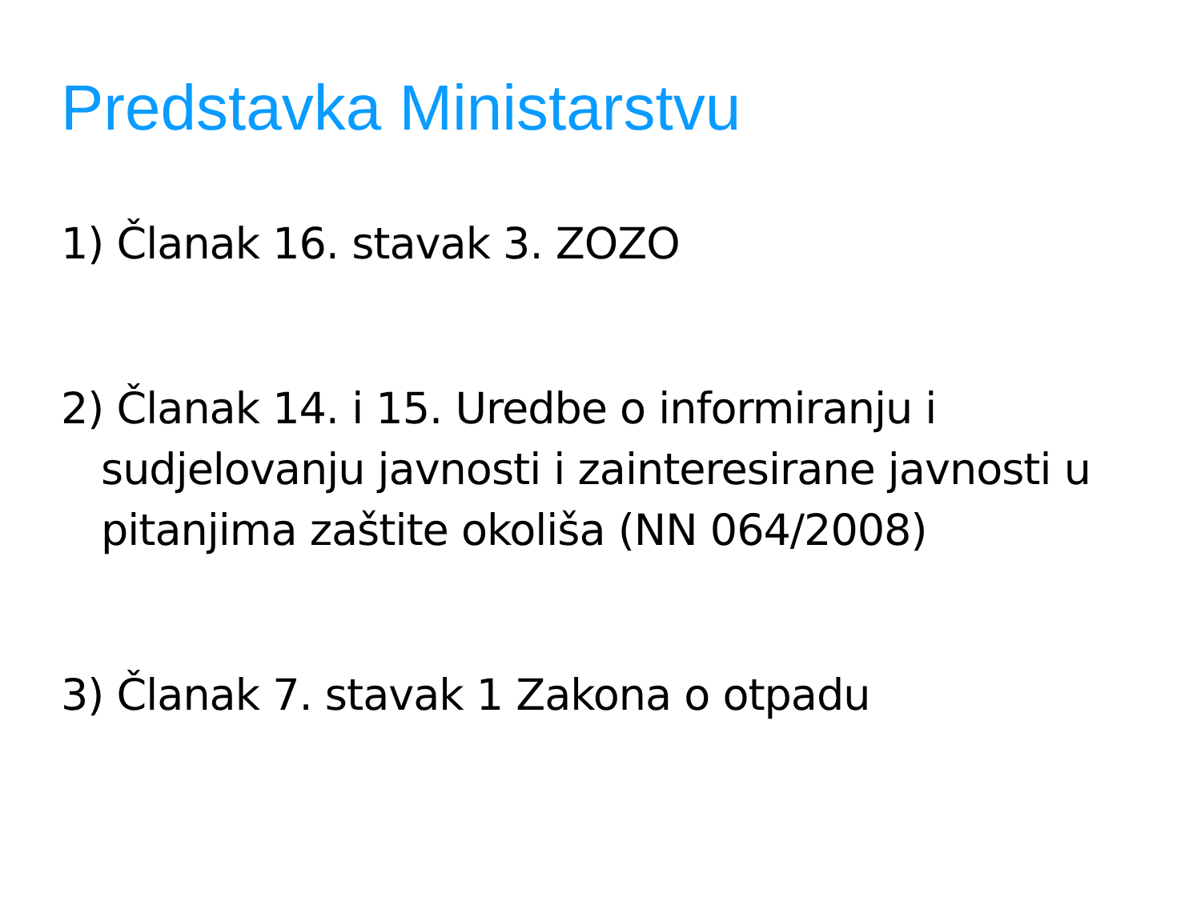Predstavka Ministarstvu
1) Članak 16. stavak 3. ZOZO
2) Članak 14. i 15. Uredbe o informiranju i sudjelovanju javnosti i zainteresirane javnosti u pitanjima zaštite okoliša (NN 064/2008)
3) Članak 7. stavak 1 Zakona o otpadu